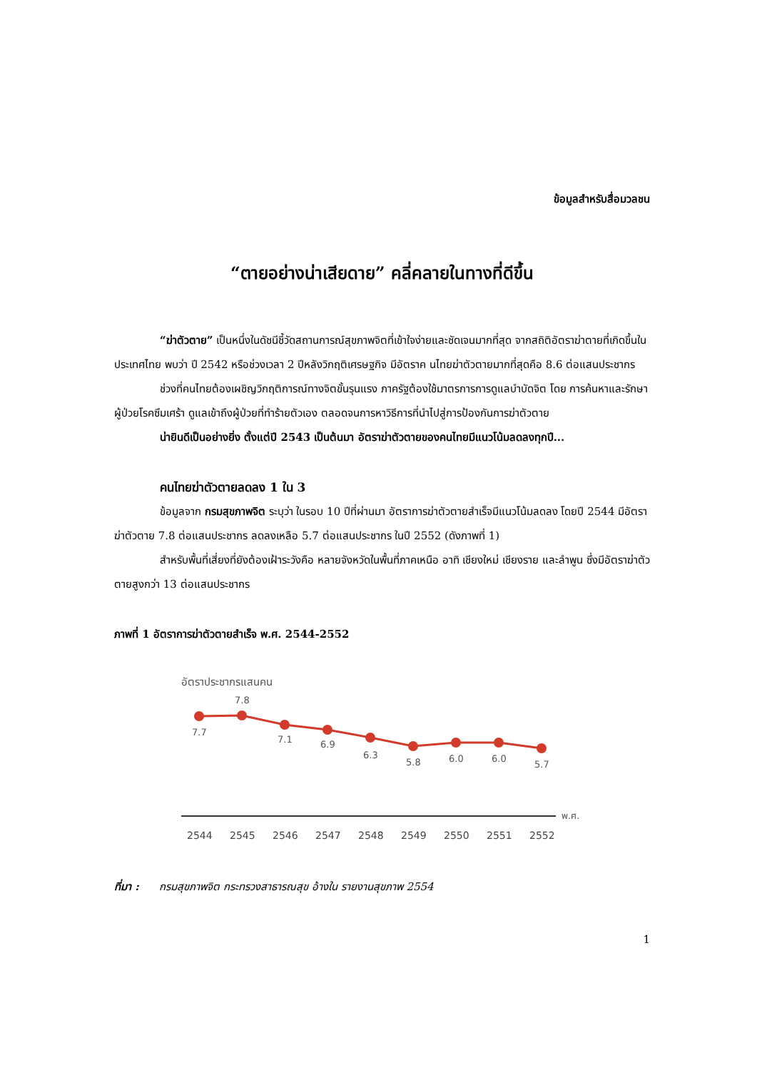ข้อมูลสำหรับสื่อมวลชน
“ตายอย่างน่าเสียดาย” คลี่คลายในทางที่ดีขึ้น
“ฆ่าตัวตาย” เป็นหนึ่งในดัชนีชี้วัดสถานการณ์สุขภาพจิตที่เข้าใจง่ายและชัดเจนมากที่สุด จากสถิติอัตราฆ่าตายที่เกิดขึ้นในประเทศไทย พบว่า ปี 2542 หรือช่วงเวลา 2 ปีหลังวิกฤติเศรษฐกิจ มีอัตราค นไทยฆ่าตัวตายมากที่สุดคือ 8.6 ต่อแสนประชากร
ช่วงที่คนไทยต้องเผชิญวิกฤติการณ์ทางจิตขั้นรุนแรง ภาครัฐต้องใช้มาตรการการดูแลบำบัดจิต โดย การค้นหาและรักษาผู้ป่วยโรคซึมเศร้า ดูแลเข้าถึงผู้ป่วยที่ทำร้ายตัวเอง ตลอดจนการหาวิธีการที่นำไปสู่การป้องกันการฆ่าตัวตาย
น่ายินดีเป็นอย่างยิ่ง ตั้งแต่ปี 2543 เป็นต้นมา อัตราฆ่าตัวตายของคนไทยมีแนวโน้มลดลงทุกปี...
คนไทยฆ่าตัวตายลดลง 1 ใน 3
ข้อมูลจาก กรมสุขภาพจิต ระบุว่า ในรอบ 10 ปีที่ผ่านมา อัตราการฆ่าตัวตายสำเร็จมีแนวโน้มลดลง โดยปี 2544 มีอัตราฆ่าตัวตาย 7.8 ต่อแสนประชากร ลดลงเหลือ 5.7 ต่อแสนประชากร ในปี 2552 (ดังภาพที่ 1)
สำหรับพื้นที่เสี่ยงที่ยังต้องเฝ้าระวังคือ หลายจังหวัดในพื้นที่ภาคเหนือ อาทิ เชียงใหม่ เชียงราย และลำพูน ซึ่งมีอัตราฆ่าตัวตายสูงกว่า 13 ต่อแสนประชากร
ภาพที่ 1 อัตราการฆ่าตัวตายสำเร็จ พ.ศ. 2544-2552
อัตราประชากรแสนคน
7.7
7.8
7.1
6.9
6.3
5.8
6.0
6.0
5.7
พ.ศ.
2544
2545
2546
2547
2548
2549
2550
2551
2552
ที่มา : กรมสุขภาพจิต กระทรวงสาธารณสุข อ้างใน รายงานสุขภาพ 2554
1